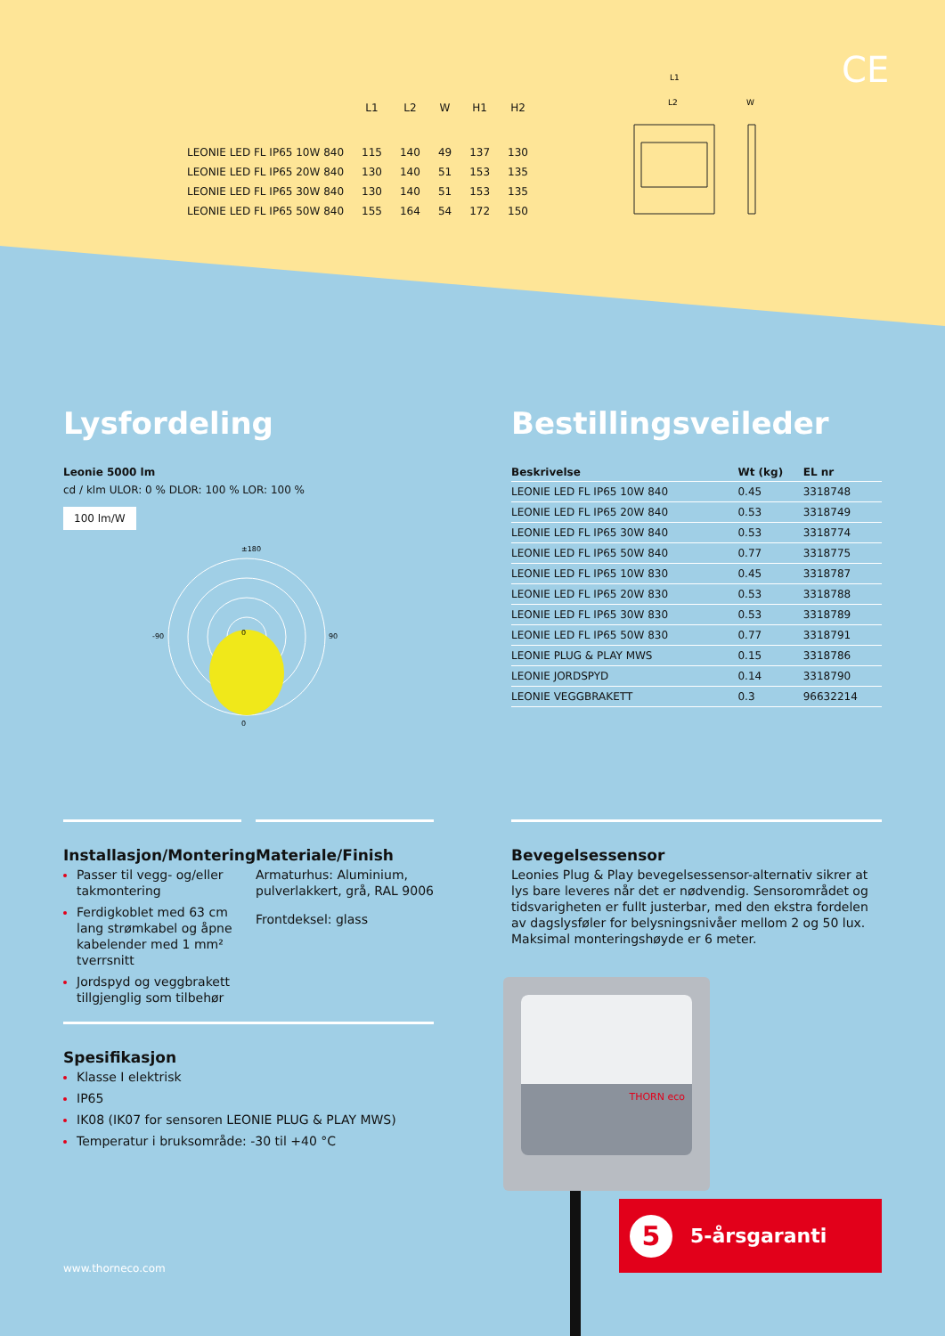CE
| | L1 | L2 | W | H1 | H2 |
| --- | --- | --- | --- | --- | --- |
| LEONIE LED FL IP65 10W 840 | 115 | 140 | 49 | 137 | 130 |
| LEONIE LED FL IP65 20W 840 | 130 | 140 | 51 | 153 | 135 |
| LEONIE LED FL IP65 30W 840 | 130 | 140 | 51 | 153 | 135 |
| LEONIE LED FL IP65 50W 840 | 155 | 164 | 54 | 172 | 150 |
L1
L2
W
Lysfordeling
Leonie 5000 lm
cd / klm ULOR: 0 % DLOR: 100 % LOR: 100 %
100 lm/W
±180
0
0
-90
90
Bestillingsveileder
| Beskrivelse | Wt (kg) | EL nr |
| --- | --- | --- |
| LEONIE LED FL IP65 10W 840 | 0.45 | 3318748 |
| LEONIE LED FL IP65 20W 840 | 0.53 | 3318749 |
| LEONIE LED FL IP65 30W 840 | 0.53 | 3318774 |
| LEONIE LED FL IP65 50W 840 | 0.77 | 3318775 |
| LEONIE LED FL IP65 10W 830 | 0.45 | 3318787 |
| LEONIE LED FL IP65 20W 830 | 0.53 | 3318788 |
| LEONIE LED FL IP65 30W 830 | 0.53 | 3318789 |
| LEONIE LED FL IP65 50W 830 | 0.77 | 3318791 |
| LEONIE PLUG & PLAY MWS | 0.15 | 3318786 |
| LEONIE JORDSPYD | 0.14 | 3318790 |
| LEONIE VEGGBRAKETT | 0.3 | 96632214 |
Installasjon/Montering
Passer til vegg- og/eller takmontering
Ferdigkoblet med 63 cm lang strømkabel og åpne kabelender med 1 mm² tverrsnitt
Jordspyd og veggbrakett tillgjenglig som tilbehør
Materiale/Finish
Armaturhus: Aluminium, pulverlakkert, grå, RAL 9006
Frontdeksel: glass
Bevegelsessensor
Leonies Plug & Play bevegelsessensor-alternativ sikrer at lys bare leveres når det er nødvendig. Sensorområdet og tidsvarigheten er fullt justerbar, med den ekstra fordelen av dagslysføler for belysningsnivåer mellom 2 og 50 lux. Maksimal monteringshøyde er 6 meter.
Spesifikasjon
Klasse I elektrisk
IP65
IK08 (IK07 for sensoren LEONIE PLUG & PLAY MWS)
Temperatur i bruksområde: -30 til +40 °C
THORN eco
5 5-årsgaranti
www.thorneco.com